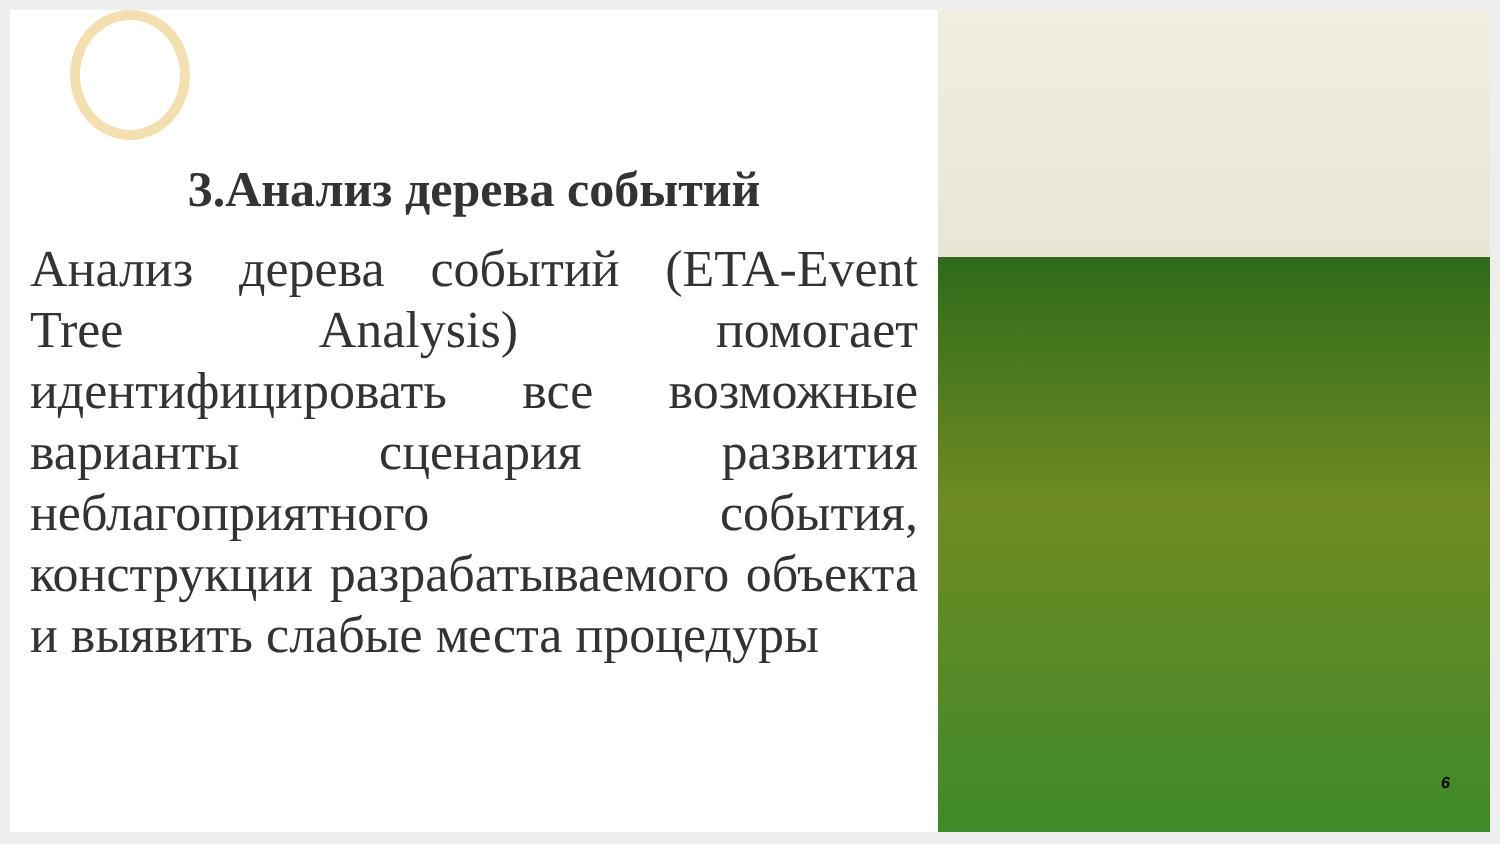3.Анализ дерева событий
Анализ дерева событий (ETA-Event Tree Analysis) помогает идентифицировать все возможные варианты сценария развития неблагоприятного события, конструкции разрабатываемого объекта и выявить слабые места процедуры
6